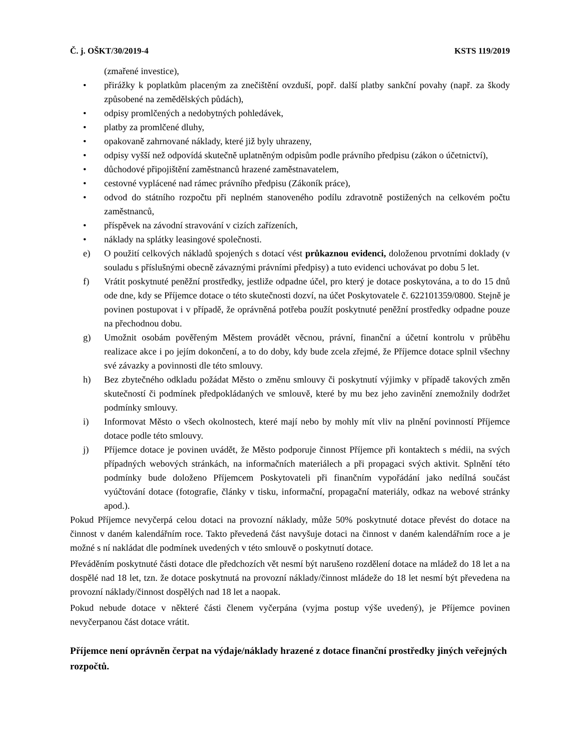Č. j. OŠKT/30/2019-4 KSTS 119/2019
(zmařené investice),
• přirážky k poplatkům placeným za znečištění ovzduší, popř. další platby sankční povahy (např. za škody způsobené na zemědělských půdách),
• odpisy promlčených a nedobytných pohledávek,
• platby za promlčené dluhy,
• opakovaně zahrnované náklady, které již byly uhrazeny,
• odpisy vyšší než odpovídá skutečně uplatněným odpisům podle právního předpisu (zákon o účetnictví),
• důchodové připojištění zaměstnanců hrazené zaměstnavatelem,
• cestovné vyplácené nad rámec právního předpisu (Zákoník práce),
• odvod do státního rozpočtu při neplném stanoveného podílu zdravotně postižených na celkovém počtu zaměstnanců,
• příspěvek na závodní stravování v cizích zařízeních,
• náklady na splátky leasingové společnosti.
e) O použití celkových nákladů spojených s dotací vést průkaznou evidenci, doloženou prvotními doklady (v souladu s příslušnými obecně závaznými právními předpisy) a tuto evidenci uchovávat po dobu 5 let.
f) Vrátit poskytnuté peněžní prostředky, jestliže odpadne účel, pro který je dotace poskytována, a to do 15 dnů ode dne, kdy se Příjemce dotace o této skutečnosti dozví, na účet Poskytovatele č. 622101359/0800. Stejně je povinen postupovat i v případě, že oprávněná potřeba použít poskytnuté peněžní prostředky odpadne pouze na přechodnou dobu.
g) Umožnit osobám pověřeným Městem provádět věcnou, právní, finanční a účetní kontrolu v průběhu realizace akce i po jejím dokončení, a to do doby, kdy bude zcela zřejmé, že Příjemce dotace splnil všechny své závazky a povinnosti dle této smlouvy.
h) Bez zbytečného odkladu požádat Město o změnu smlouvy či poskytnutí výjimky v případě takových změn skutečností či podmínek předpokládaných ve smlouvě, které by mu bez jeho zavinění znemožnily dodržet podmínky smlouvy.
i) Informovat Město o všech okolnostech, které mají nebo by mohly mít vliv na plnění povinností Příjemce dotace podle této smlouvy.
j) Příjemce dotace je povinen uvádět, že Město podporuje činnost Příjemce při kontaktech s médii, na svých případných webových stránkách, na informačních materiálech a při propagaci svých aktivit. Splnění této podmínky bude doloženo Příjemcem Poskytovateli při finančním vypořádání jako nedílná součást vyúčtování dotace (fotografie, články v tisku, informační, propagační materiály, odkaz na webové stránky apod.).
Pokud Příjemce nevyčerpá celou dotaci na provozní náklady, může 50% poskytnuté dotace převést do dotace na činnost v daném kalendářním roce. Takto převedená část navyšuje dotaci na činnost v daném kalendářním roce a je možné s ní nakládat dle podmínek uvedených v této smlouvě o poskytnutí dotace.
Převáděním poskytnuté části dotace dle předchozích vět nesmí být narušeno rozdělení dotace na mládež do 18 let a na dospělé nad 18 let, tzn. že dotace poskytnutá na provozní náklady/činnost mládeže do 18 let nesmí být převedena na provozní náklady/činnost dospělých nad 18 let a naopak.
Pokud nebude dotace v některé části členem vyčerpána (vyjma postup výše uvedený), je Příjemce povinen nevyčerpanou část dotace vrátit.
Příjemce není oprávněn čerpat na výdaje/náklady hrazené z dotace finanční prostředky jiných veřejných rozpočtů.